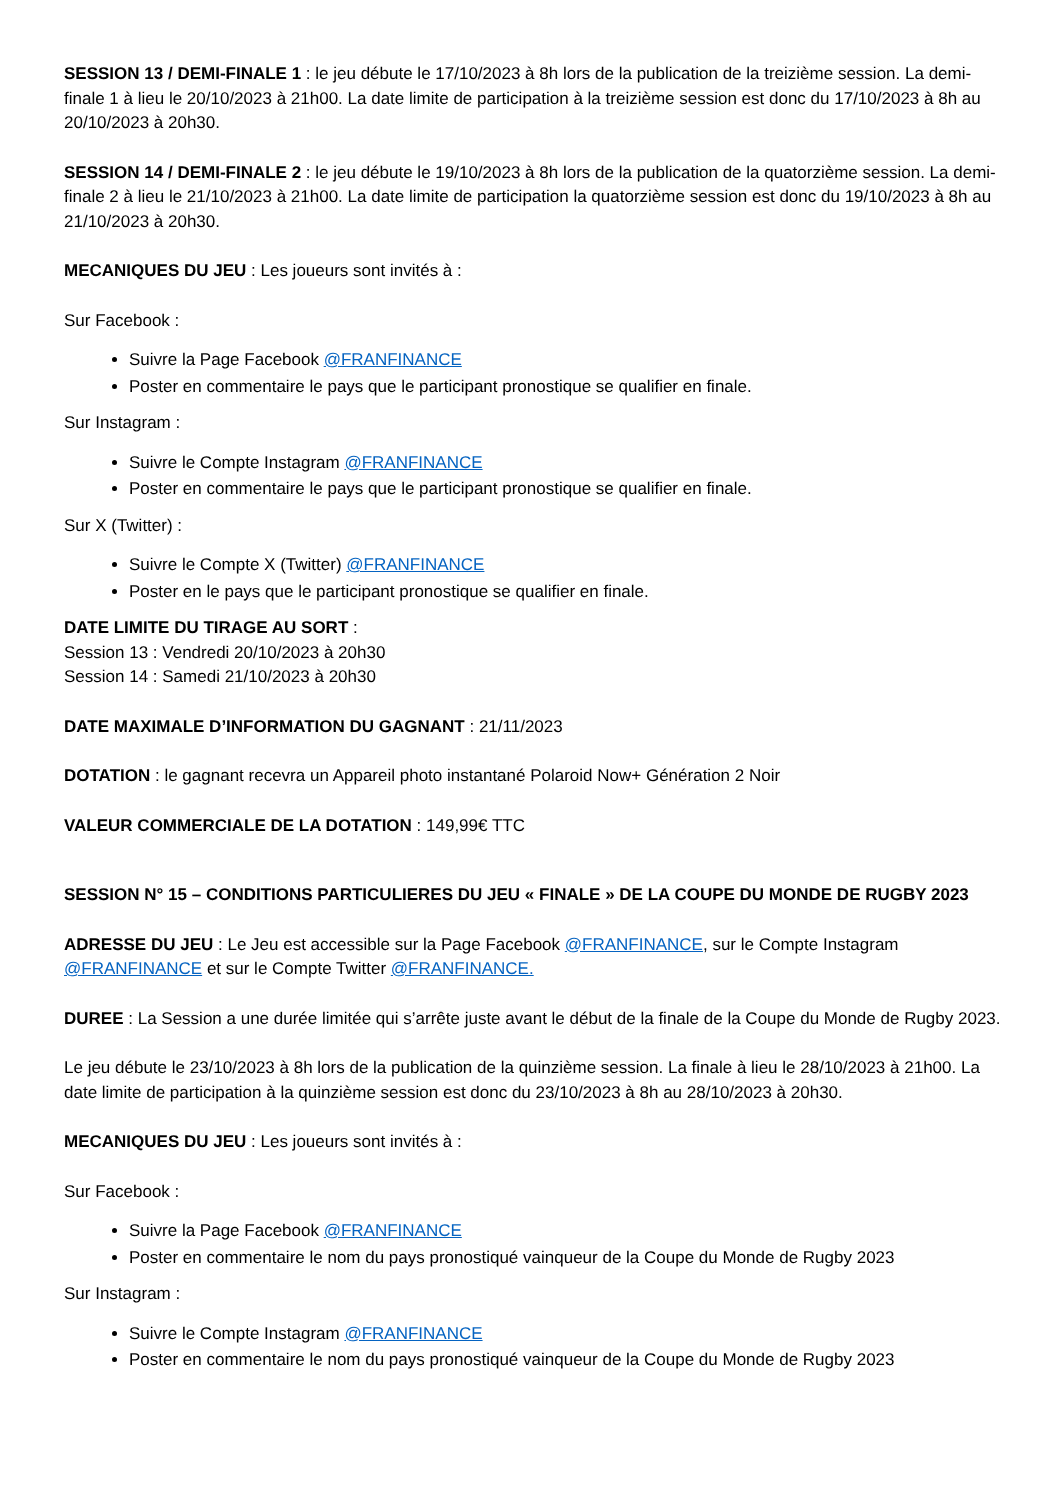SESSION 13 / DEMI-FINALE 1 : le jeu débute le 17/10/2023 à 8h lors de la publication de la treizième session. La demi-finale 1 à lieu le 20/10/2023 à 21h00. La date limite de participation à la treizième session est donc du 17/10/2023 à 8h au 20/10/2023 à 20h30.
SESSION 14 / DEMI-FINALE 2 : le jeu débute le 19/10/2023 à 8h lors de la publication de la quatorzième session. La demi-finale 2 à lieu le 21/10/2023 à 21h00. La date limite de participation la quatorzième session est donc du 19/10/2023 à 8h au 21/10/2023 à 20h30.
MECANIQUES DU JEU : Les joueurs sont invités à :
Sur Facebook :
Suivre la Page Facebook @FRANFINANCE
Poster en commentaire le pays que le participant pronostique se qualifier en finale.
Sur Instagram :
Suivre le Compte Instagram @FRANFINANCE
Poster en commentaire le pays que le participant pronostique se qualifier en finale.
Sur X (Twitter) :
Suivre le Compte X (Twitter) @FRANFINANCE
Poster en le pays que le participant pronostique se qualifier en finale.
DATE LIMITE DU TIRAGE AU SORT :
Session 13 : Vendredi 20/10/2023 à 20h30
Session 14 : Samedi 21/10/2023 à 20h30
DATE MAXIMALE D’INFORMATION DU GAGNANT : 21/11/2023
DOTATION : le gagnant recevra un Appareil photo instantané Polaroid Now+ Génération 2 Noir
VALEUR COMMERCIALE DE LA DOTATION : 149,99€ TTC
SESSION N° 15 – CONDITIONS PARTICULIERES DU JEU « FINALE » DE LA COUPE DU MONDE DE RUGBY 2023
ADRESSE DU JEU : Le Jeu est accessible sur la Page Facebook @FRANFINANCE, sur le Compte Instagram @FRANFINANCE et sur le Compte Twitter @FRANFINANCE.
DUREE : La Session a une durée limitée qui s’arrête juste avant le début de la finale de la Coupe du Monde de Rugby 2023.
Le jeu débute le 23/10/2023 à 8h lors de la publication de la quinzième session. La finale à lieu le 28/10/2023 à 21h00. La date limite de participation à la quinzième session est donc du 23/10/2023 à 8h au 28/10/2023 à 20h30.
MECANIQUES DU JEU : Les joueurs sont invités à :
Sur Facebook :
Suivre la Page Facebook @FRANFINANCE
Poster en commentaire le nom du pays pronostiqué vainqueur de la Coupe du Monde de Rugby 2023
Sur Instagram :
Suivre le Compte Instagram @FRANFINANCE
Poster en commentaire le nom du pays pronostiqué vainqueur de la Coupe du Monde de Rugby 2023